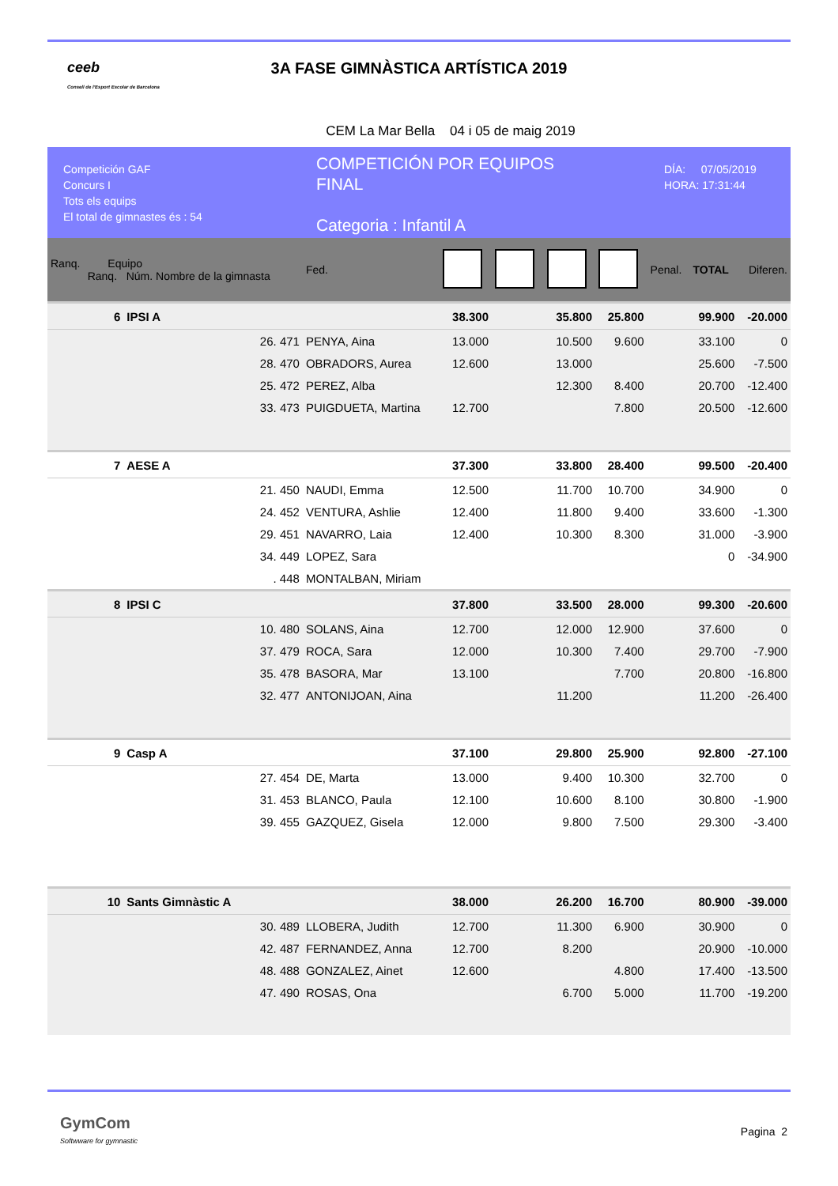ceeb
Consell de l'Esport Escolar de Barcelona
3A FASE GIMNÀSTICA ARTÍSTICA 2019
CEM La Mar Bella 04 i 05 de maig 2019
Competición GAF
Concurs I
Tots els equips
El total de gimnastes és : 54
COMPETICIÓN POR EQUIPOS
FINAL
Categoria : Infantil A
DÍA: 07/05/2019
HORA: 17:31:44
| Ranq. Equipo Ranq. Núm. Nombre de la gimnasta | | | Fed. | | | | | Penal. | TOTAL | Diferen. |
| 6 | IPSI A | | | 38.300 | | 35.800 | 25.800 | | 99.900 | -20.000 |
| | 26. 471 | PENYA, Aina | | 13.000 | | 10.500 | 9.600 | | 33.100 | 0 |
| | 28. 470 | OBRADORS, Aurea | | 12.600 | | 13.000 | | | 25.600 | -7.500 |
| | 25. 472 | PEREZ, Alba | | | | 12.300 | 8.400 | | 20.700 | -12.400 |
| | 33. 473 | PUIGDUETA, Martina | | 12.700 | | | 7.800 | | 20.500 | -12.600 |
| 7 | AESE A | | | 37.300 | | 33.800 | 28.400 | | 99.500 | -20.400 |
| | 21. 450 | NAUDI, Emma | | 12.500 | | 11.700 | 10.700 | | 34.900 | 0 |
| | 24. 452 | VENTURA, Ashlie | | 12.400 | | 11.800 | 9.400 | | 33.600 | -1.300 |
| | 29. 451 | NAVARRO, Laia | | 12.400 | | 10.300 | 8.300 | | 31.000 | -3.900 |
| | 34. 449 | LOPEZ, Sara | | | | | | | 0 | -34.900 |
| | . 448 | MONTALBAN, Miriam | | | | | | | | |
| 8 | IPSI C | | | 37.800 | | 33.500 | 28.000 | | 99.300 | -20.600 |
| | 10. 480 | SOLANS, Aina | | 12.700 | | 12.000 | 12.900 | | 37.600 | 0 |
| | 37. 479 | ROCA, Sara | | 12.000 | | 10.300 | 7.400 | | 29.700 | -7.900 |
| | 35. 478 | BASORA, Mar | | 13.100 | | | 7.700 | | 20.800 | -16.800 |
| | 32. 477 | ANTONIJOAN, Aina | | | | 11.200 | | | 11.200 | -26.400 |
| 9 | Casp A | | | 37.100 | | 29.800 | 25.900 | | 92.800 | -27.100 |
| | 27. 454 | DE, Marta | | 13.000 | | 9.400 | 10.300 | | 32.700 | 0 |
| | 31. 453 | BLANCO, Paula | | 12.100 | | 10.600 | 8.100 | | 30.800 | -1.900 |
| | 39. 455 | GAZQUEZ, Gisela | | 12.000 | | 9.800 | 7.500 | | 29.300 | -3.400 |
| 10 | Sants Gimnàstic A | | | 38.000 | | 26.200 | 16.700 | | 80.900 | -39.000 |
| | 30. 489 | LLOBERA, Judith | | 12.700 | | 11.300 | 6.900 | | 30.900 | 0 |
| | 42. 487 | FERNANDEZ, Anna | | 12.700 | | 8.200 | | | 20.900 | -10.000 |
| | 48. 488 | GONZALEZ, Ainet | | 12.600 | | | 4.800 | | 17.400 | -13.500 |
| | 47. 490 | ROSAS, Ona | | | | 6.700 | 5.000 | | 11.700 | -19.200 |
GymCom
Softwware for gymnastic
Pagina 2